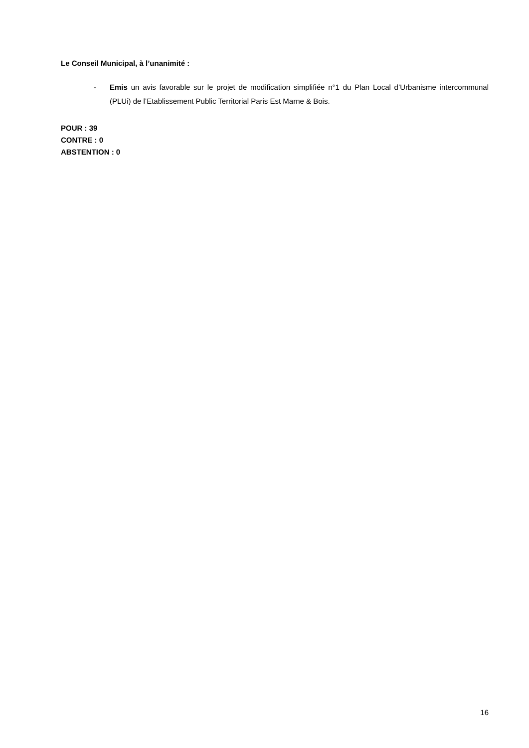Le Conseil Municipal, à l’unanimité :
- Emis un avis favorable sur le projet de modification simplifiée n°1 du Plan Local d’Urbanisme intercommunal (PLUi) de l’Etablissement Public Territorial Paris Est Marne & Bois.
POUR : 39
CONTRE : 0
ABSTENTION : 0
16